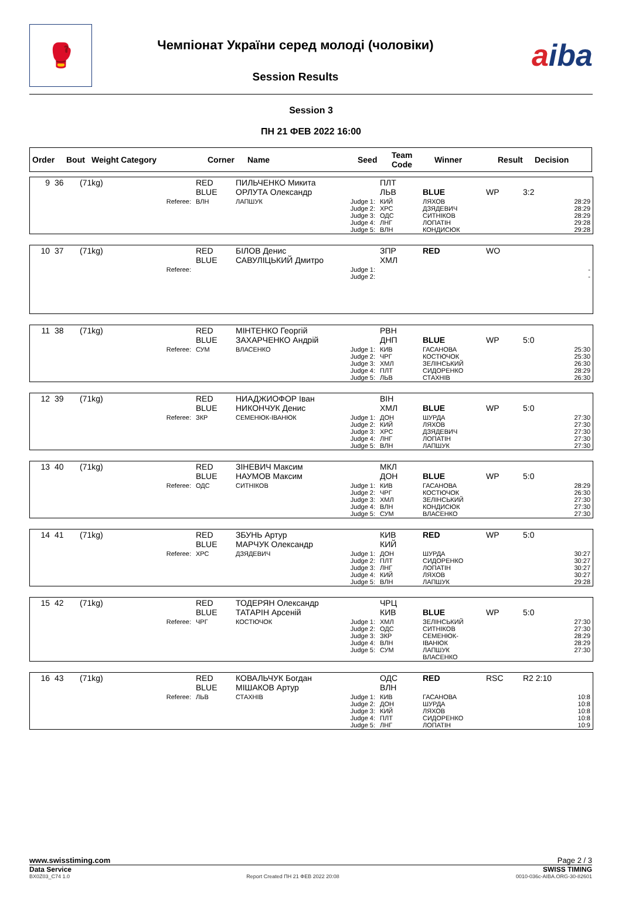🥊
Чемпіонат України серед молоді (чоловіки)
Session Results
aiba
Session 3
ПН 21 ФЕВ 2022 16:00
| Order | Bout | Weight Category | Corner | Name | Seed | Team Code | Winner | Result | Decision |
| --- | --- | --- | --- | --- | --- | --- | --- | --- | --- |
| 9 | 36 | (71kg) | RED BLUE | ПИЛЬЧЕНКО Микита ОРЛУТА Олександр | | ПЛТ ЛЬВ | BLUE | WP | 3:2 |
| | | Referee: | ВЛН | ЛАПШУК | Judge 1: Judge 2: Judge 3: Judge 4: Judge 5: | КИЙ ХРС ОДС ЛНГ ВЛН | ЛЯХОВ ДЗЯДЕВИЧ СИТНІКОВ ЛОПАТІН КОНДИСЮК | | 28:29 28:29 28:29 29:28 29:28 |
| 10 | 37 | (71kg) | RED BLUE | БІЛОВ Денис САВУЛІЦЬКИЙ Дмитро | | ЗПР ХМЛ | RED | WO | |
| | | Referee: | | | Judge 1: Judge 2: | | | | - - |
| 11 | 38 | (71kg) | RED BLUE | МІНТЕНКО Георгій ЗАХАРЧЕНКО Андрій | | РВН ДНП | BLUE | WP | 5:0 |
| | | Referee: | СУМ | ВЛАСЕНКО | Judge 1: Judge 2: Judge 3: Judge 4: Judge 5: | КИВ ЧРГ ХМЛ ПЛТ ЛЬВ | ГАСАНОВА КОСТЮЧОК ЗЕЛІНСЬКИЙ СИДОРЕНКО СТАХНІВ | | 25:30 25:30 26:30 28:29 26:30 |
| 12 | 39 | (71kg) | RED BLUE | НИАДЖИОФОР Іван НИКОНЧУК Денис | | ВІН ХМЛ | BLUE | WP | 5:0 |
| | | Referee: | ЗКР | СЕМЕНЮК-ІВАНЮК | Judge 1: Judge 2: Judge 3: Judge 4: Judge 5: | ДОН КИЙ ХРС ЛНГ ВЛН | ШУРДА ЛЯХОВ ДЗЯДЕВИЧ ЛОПАТІН ЛАПШУК | | 27:30 27:30 27:30 27:30 27:30 |
| 13 | 40 | (71kg) | RED BLUE | ЗІНЕВИЧ Максим НАУМОВ Максим | | МКЛ ДОН | BLUE | WP | 5:0 |
| | | Referee: | ОДС | СИТНІКОВ | Judge 1: Judge 2: Judge 3: Judge 4: Judge 5: | КИВ ЧРГ ХМЛ ВЛН СУМ | ГАСАНОВА КОСТЮЧОК ЗЕЛІНСЬКИЙ КОНДИСЮК ВЛАСЕНКО | | 28:29 26:30 27:30 27:30 27:30 |
| 14 | 41 | (71kg) | RED BLUE | ЗБУНЬ Артур МАРЧУК Олександр | | КИВ КИЙ | RED | WP | 5:0 |
| | | Referee: | ХРС | ДЗЯДЕВИЧ | Judge 1: Judge 2: Judge 3: Judge 4: Judge 5: | ДОН ПЛТ ЛНГ КИЙ ВЛН | ШУРДА СИДОРЕНКО ЛОПАТІН ЛЯХОВ ЛАПШУК | | 30:27 30:27 30:27 30:27 29:28 |
| 15 | 42 | (71kg) | RED BLUE | ТОДЕРЯН Олександр ТАТАРІН Арсеній | | ЧРЦ КИВ | BLUE | WP | 5:0 |
| | | Referee: | ЧРГ | КОСТЮЧОК | Judge 1: Judge 2: Judge 3: Judge 4: Judge 5: | ХМЛ ОДС ЗКР ВЛН СУМ | ЗЕЛІНСЬКИЙ СИТНІКОВ СЕМЕНЮК-ІВАНЮК ЛАПШУК ВЛАСЕНКО | | 27:30 27:30 28:29 28:29 27:30 |
| 16 | 43 | (71kg) | RED BLUE | КОВАЛЬЧУК Богдан МІШАКОВ Артур | | ОДС ВЛН | RED | RSC | R2 2:10 |
| | | Referee: | ЛЬВ | СТАХНІВ | Judge 1: Judge 2: Judge 3: Judge 4: Judge 5: | КИВ ДОН КИЙ ПЛТ ЛНГ | ГАСАНОВА ШУРДА ЛЯХОВ СИДОРЕНКО ЛОПАТІН | | 10:8 10:8 10:8 10:8 10:9 |
www.swisstiming.com Page 2 / 3
Data Service SWISS TIMING
BX0Z03_C74 1.0 Report Created ПН 21 ФЕВ 2022 20:08 0010-036c-AIBA.ORG-30-82601